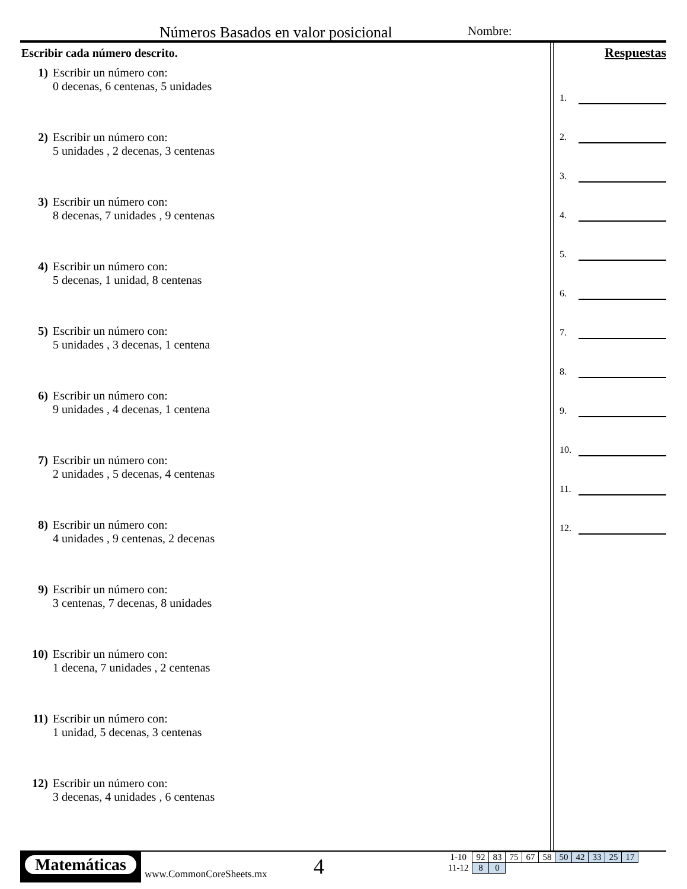Números Basados en valor posicional
Nombre:
Escribir cada número descrito.
1) Escribir un número con:
0 decenas, 6 centenas, 5 unidades
2) Escribir un número con:
5 unidades , 2 decenas, 3 centenas
3) Escribir un número con:
8 decenas, 7 unidades , 9 centenas
4) Escribir un número con:
5 decenas, 1 unidad, 8 centenas
5) Escribir un número con:
5 unidades , 3 decenas, 1 centena
6) Escribir un número con:
9 unidades , 4 decenas, 1 centena
7) Escribir un número con:
2 unidades , 5 decenas, 4 centenas
8) Escribir un número con:
4 unidades , 9 centenas, 2 decenas
9) Escribir un número con:
3 centenas, 7 decenas, 8 unidades
10) Escribir un número con:
1 decena, 7 unidades , 2 centenas
11) Escribir un número con:
1 unidad, 5 decenas, 3 centenas
12) Escribir un número con:
3 decenas, 4 unidades , 6 centenas
Respuestas
1.
2.
3.
4.
5.
6.
7.
8.
9.
10.
11.
12.
Matemáticas
www.CommonCoreSheets.mx 4
| 1-10 | 92 | 83 | 75 | 67 | 58 | 50 | 42 | 33 | 25 | 17 |
| 11-12 | 8 | 0 | | | | | | | | |